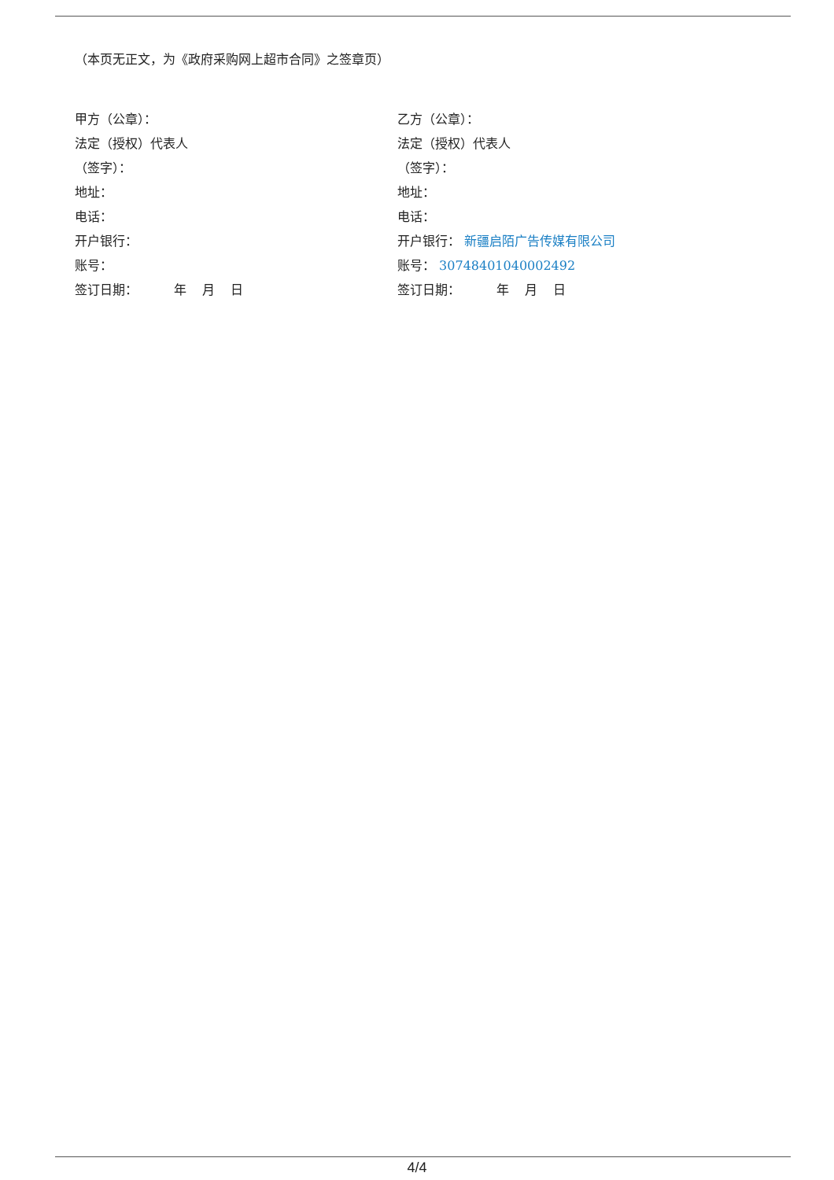（本页无正文，为《政府采购网上超市合同》之签章页）
甲方（公章）：
法定（授权）代表人
（签字）：
地址：
电话：
开户银行：
账号：
签订日期： 年 月 日
乙方（公章）：
法定（授权）代表人
（签字）：
地址：
电话：
开户银行： 新疆启陌广告传媒有限公司
账号： 30748401040002492
签订日期： 年 月 日
4/4